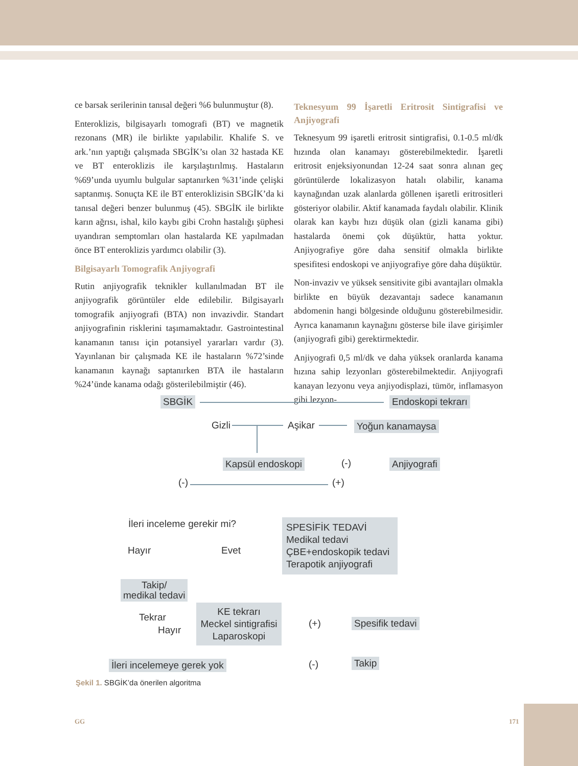ce barsak serilerinin tanısal değeri %6 bulunmuştur (8).
Enteroklizis, bilgisayarlı tomografi (BT) ve magnetik rezonans (MR) ile birlikte yapılabilir. Khalife S. ve ark.’nın yaptığı çalışmada SBGİK’sı olan 32 hastada KE ve BT enteroklizis ile karşılaştırılmış. Hastaların %69’unda uyumlu bulgular saptanırken %31’inde çelişki saptanmış. Sonuçta KE ile BT enteroklizisin SBGİK’da ki tanısal değeri benzer bulunmuş (45). SBGİK ile birlikte karın ağrısı, ishal, kilo kaybı gibi Crohn hastalığı şüphesi uyandıran semptomları olan hastalarda KE yapılmadan önce BT enteroklizis yardımcı olabilir (3).
Bilgisayarlı Tomografik Anjiyografi
Rutin anjiyografik teknikler kullanılmadan BT ile anjiyografik görüntüler elde edilebilir. Bilgisayarlı tomografik anjiyografi (BTA) non invazivdir. Standart anjiyografinin risklerini taşımamaktadır. Gastrointestinal kanamanın tanısı için potansiyel yararları vardır (3). Yayınlanan bir çalışmada KE ile hastaların %72’sinde kanamanın kaynağı saptanırken BTA ile hastaların %24’ünde kanama odağı gösterilebilmiştir (46).
Teknesyum 99 İşaretli Eritrosit Sintigrafisi ve Anjiyografi
Teknesyum 99 işaretli eritrosit sintigrafisi, 0.1-0.5 ml/dk hızında olan kanamayı gösterebilmektedir. İşaretli eritrosit enjeksiyonundan 12-24 saat sonra alınan geç görüntülerde lokalizasyon hatalı olabilir, kanama kaynağından uzak alanlarda göllenen işaretli eritrositleri gösteriyor olabilir. Aktif kanamada faydalı olabilir. Klinik olarak kan kaybı hızı düşük olan (gizli kanama gibi) hastalarda önemi çok düşüktür, hatta yoktur. Anjiyografiye göre daha sensitif olmakla birlikte spesifitesi endoskopi ve anjiyografiye göre daha düşüktür.
Non-invaziv ve yüksek sensitivite gibi avantajları olmakla birlikte en büyük dezavantajı sadece kanamanın abdomenin hangi bölgesinde olduğunu gösterebilmesidir. Ayrıca kanamanın kaynağını gösterse bile ilave girişimler (anjiyografi gibi) gerektirmektedir.
Anjiyografi 0,5 ml/dk ve daha yüksek oranlarda kanama hızına sahip lezyonları gösterebilmektedir. Anjiyografi kanayan lezyonu veya anjiyodisplazi, tümör, inflamasyon gibi lezyon-
SBGİK Endoskopi tekrarı
Gizli Aşikar Yoğun kanamaysa
Kapsül endoskopi (-) Anjiyografi
(-) (+)
İleri inceleme gerekir mi?
SPESİFİK TEDAVİ
Medikal tedavi
ÇBE+endoskopik tedavi
Terapotik anjiyografi
Hayır Evet
Takip/
medikal tedavi
Tekrar
Hayır
KE tekrarı
Meckel sintigrafisi
Laparoskopi
(+) Spesifik tedavi
İleri incelemeye gerek yok (-) Takip
Şekil 1. SBGİK’da önerilen algoritma
GG 171